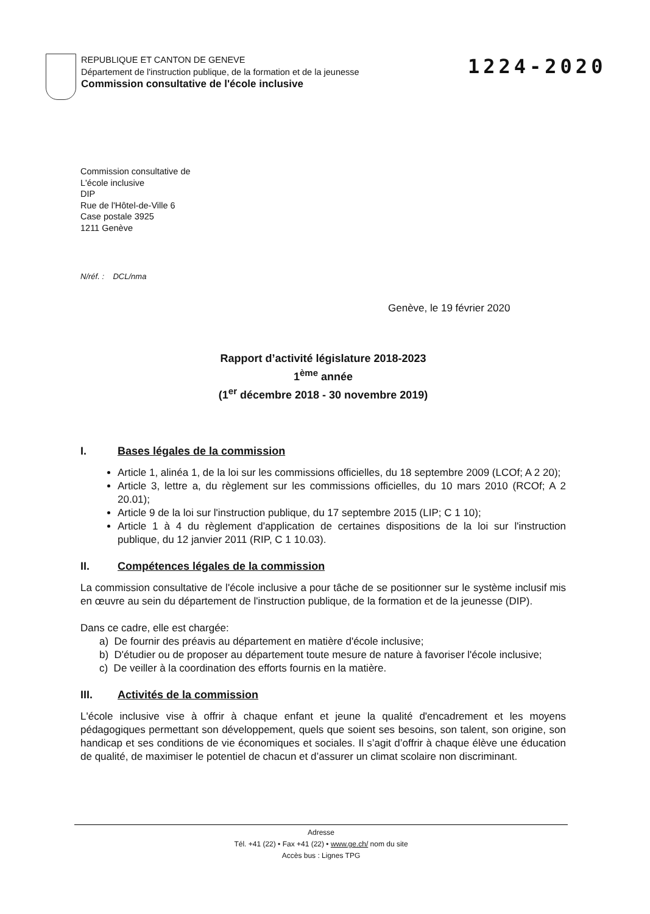REPUBLIQUE ET CANTON DE GENEVE
Département de l'instruction publique, de la formation et de la jeunesse
Commission consultative de l'école inclusive
1224-2020
Commission consultative de
L'école inclusive
DIP
Rue de l'Hôtel-de-Ville 6
Case postale 3925
1211 Genève
N/réf. : DCL/nma
Genève, le 19 février 2020
Rapport d’activité législature 2018-2023
1<sup>ème</sup> année
(1<sup>er</sup> décembre 2018 - 30 novembre 2019)
I. Bases légales de la commission
Article 1, alinéa 1, de la loi sur les commissions officielles, du 18 septembre 2009 (LCOf; A 2 20);
Article 3, lettre a, du règlement sur les commissions officielles, du 10 mars 2010 (RCOf; A 2 20.01);
Article 9 de la loi sur l'instruction publique, du 17 septembre 2015 (LIP; C 1 10);
Article 1 à 4 du règlement d'application de certaines dispositions de la loi sur l'instruction publique, du 12 janvier 2011 (RIP, C 1 10.03).
II. Compétences légales de la commission
La commission consultative de l'école inclusive a pour tâche de se positionner sur le système inclusif mis en œuvre au sein du département de l'instruction publique, de la formation et de la jeunesse (DIP).
Dans ce cadre, elle est chargée:
a) De fournir des préavis au département en matière d'école inclusive;
b) D'étudier ou de proposer au département toute mesure de nature à favoriser l'école inclusive;
c) De veiller à la coordination des efforts fournis en la matière.
III. Activités de la commission
L'école inclusive vise à offrir à chaque enfant et jeune la qualité d'encadrement et les moyens pédagogiques permettant son développement, quels que soient ses besoins, son talent, son origine, son handicap et ses conditions de vie économiques et sociales. Il s’agit d’offrir à chaque élève une éducation de qualité, de maximiser le potentiel de chacun et d’assurer un climat scolaire non discriminant.
Adresse
Tél. +41 (22) • Fax +41 (22) • www.ge.ch/ nom du site
Accès bus : Lignes TPG